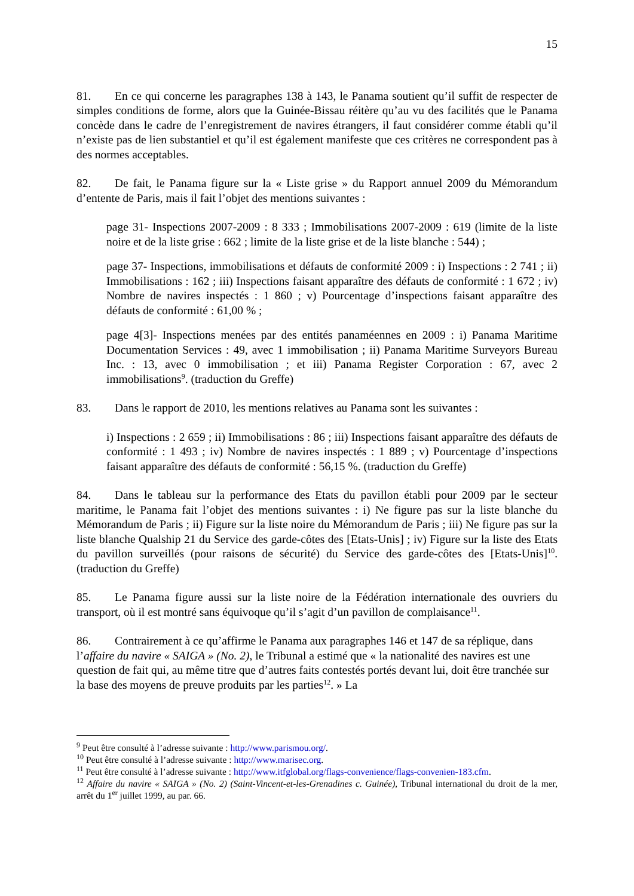15
81. En ce qui concerne les paragraphes 138 à 143, le Panama soutient qu’il suffit de respecter de simples conditions de forme, alors que la Guinée-Bissau réitère qu’au vu des facilités que le Panama concède dans le cadre de l’enregistrement de navires étrangers, il faut considérer comme établi qu’il n’existe pas de lien substantiel et qu’il est également manifeste que ces critères ne correspondent pas à des normes acceptables.
82. De fait, le Panama figure sur la « Liste grise » du Rapport annuel 2009 du Mémorandum d’entente de Paris, mais il fait l’objet des mentions suivantes :
page 31- Inspections 2007-2009 : 8 333 ; Immobilisations 2007-2009 : 619 (limite de la liste noire et de la liste grise : 662 ; limite de la liste grise et de la liste blanche : 544) ;
page 37- Inspections, immobilisations et défauts de conformité 2009 : i) Inspections : 2 741 ; ii) Immobilisations : 162 ; iii) Inspections faisant apparaître des défauts de conformité : 1 672 ; iv) Nombre de navires inspectés : 1 860 ; v) Pourcentage d’inspections faisant apparaître des défauts de conformité : 61,00 % ;
page 4[3]- Inspections menées par des entités panaméennes en 2009 : i) Panama Maritime Documentation Services : 49, avec 1 immobilisation ; ii) Panama Maritime Surveyors Bureau Inc. : 13, avec 0 immobilisation ; et iii) Panama Register Corporation : 67, avec 2 immobilisations<sup>9</sup>. (traduction du Greffe)
83. Dans le rapport de 2010, les mentions relatives au Panama sont les suivantes :
i) Inspections : 2 659 ; ii) Immobilisations : 86 ; iii) Inspections faisant apparaître des défauts de conformité : 1 493 ; iv) Nombre de navires inspectés : 1 889 ; v) Pourcentage d’inspections faisant apparaître des défauts de conformité : 56,15 %. (traduction du Greffe)
84. Dans le tableau sur la performance des Etats du pavillon établi pour 2009 par le secteur maritime, le Panama fait l’objet des mentions suivantes : i) Ne figure pas sur la liste blanche du Mémorandum de Paris ; ii) Figure sur la liste noire du Mémorandum de Paris ; iii) Ne figure pas sur la liste blanche Qualship 21 du Service des garde-côtes des [Etats-Unis] ; iv) Figure sur la liste des Etats du pavillon surveillés (pour raisons de sécurité) du Service des garde-côtes des [Etats-Unis]<sup>10</sup>. (traduction du Greffe)
85. Le Panama figure aussi sur la liste noire de la Fédération internationale des ouvriers du transport, où il est montré sans équivoque qu’il s’agit d’un pavillon de complaisance<sup>11</sup>.
86. Contrairement à ce qu’affirme le Panama aux paragraphes 146 et 147 de sa réplique, dans l’affaire du navire « SAIGA » (No. 2), le Tribunal a estimé que « la nationalité des navires est une question de fait qui, au même titre que d’autres faits contestés portés devant lui, doit être tranchée sur la base des moyens de preuve produits par les parties<sup>12</sup>. » La
<sup>9</sup> Peut être consulté à l’adresse suivante : http://www.parismou.org/.
<sup>10</sup> Peut être consulté à l’adresse suivante : http://www.marisec.org.
<sup>11</sup> Peut être consulté à l’adresse suivante : http://www.itfglobal.org/flags-convenience/flags-convenien-183.cfm.
<sup>12</sup> Affaire du navire « SAIGA » (No. 2) (Saint-Vincent-et-les-Grenadines c. Guinée), Tribunal international du droit de la mer, arrêt du 1<sup>er</sup> juillet 1999, au par. 66.